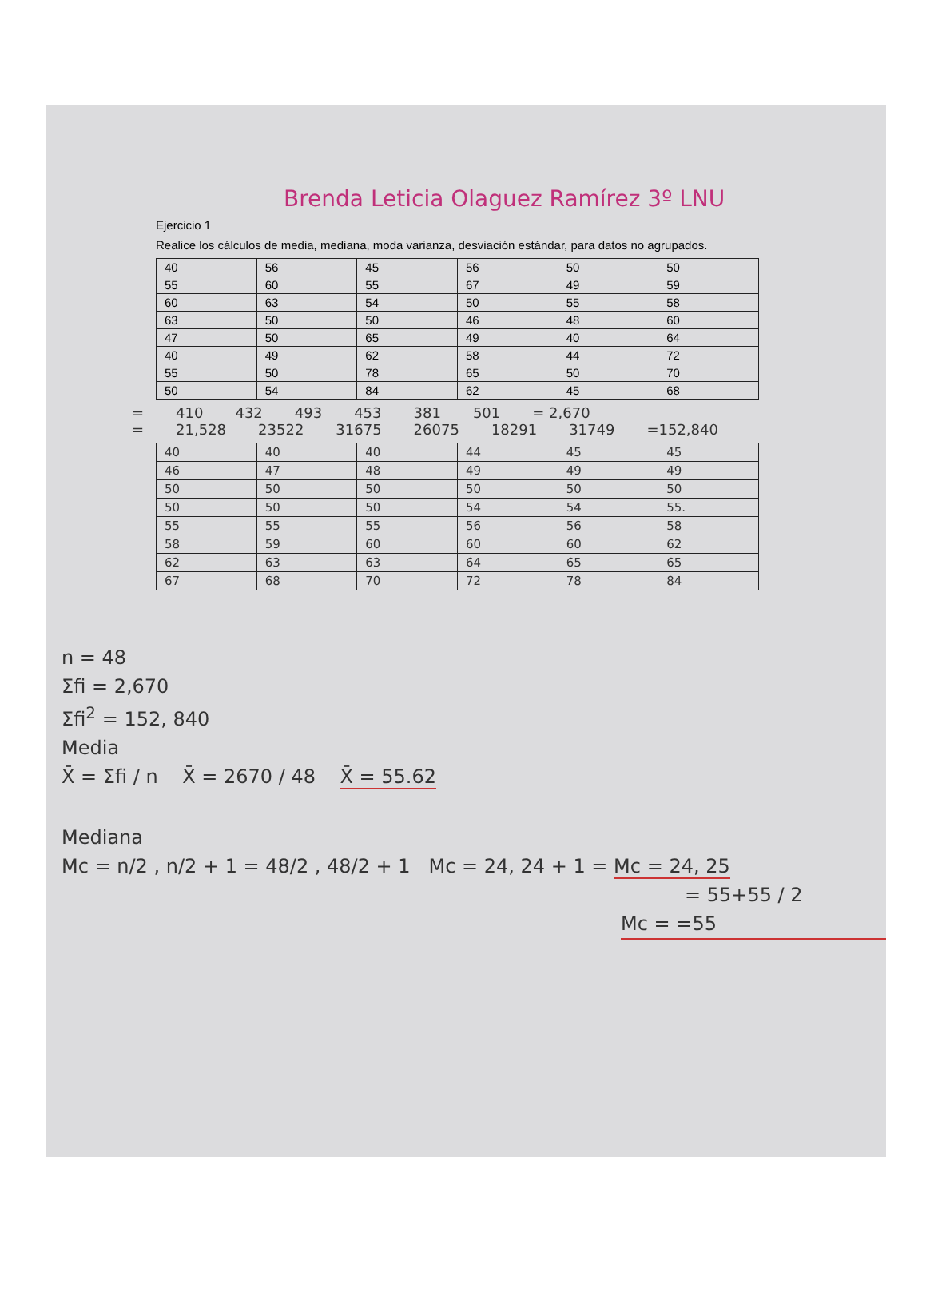Brenda Leticia Olaguez Ramírez 3º LNU
Ejercicio 1
Realice los cálculos de media, mediana, moda varianza, desviación estándar, para datos no agrupados.
| 40 | 56 | 45 | 56 | 50 | 50 |
| 55 | 60 | 55 | 67 | 49 | 59 |
| 60 | 63 | 54 | 50 | 55 | 58 |
| 63 | 50 | 50 | 46 | 48 | 60 |
| 47 | 50 | 65 | 49 | 40 | 64 |
| 40 | 49 | 62 | 58 | 44 | 72 |
| 55 | 50 | 78 | 65 | 50 | 70 |
| 50 | 54 | 84 | 62 | 45 | 68 |
= 410 432 493 453 381 501 = 2,670
= 21,528 23522 31675 26075 18291 31749 =152,840
| 40 | 40 | 40 | 44 | 45 | 45 |
| 46 | 47 | 48 | 49 | 49 | 49 |
| 50 | 50 | 50 | 50 | 50 | 50 |
| 50 | 50 | 50 | 54 | 54 | 55. |
| 55 | 55 | 55 | 56 | 56 | 58 |
| 58 | 59 | 60 | 60 | 60 | 62 |
| 62 | 63 | 63 | 64 | 65 | 65 |
| 67 | 68 | 70 | 72 | 78 | 84 |
n = 48
Σfi = 2,670
Σfi<sup>2</sup> = 152, 840
Media
X̄ = Σfi / n X̄ = 2670 / 48 X̄ = 55.62
Mediana
Mc = n/2 , n/2 + 1 = 48/2 , 48/2 + 1 Mc = 24, 24 + 1 = Mc = 24, 25
= 55+55 / 2
Mc = =55